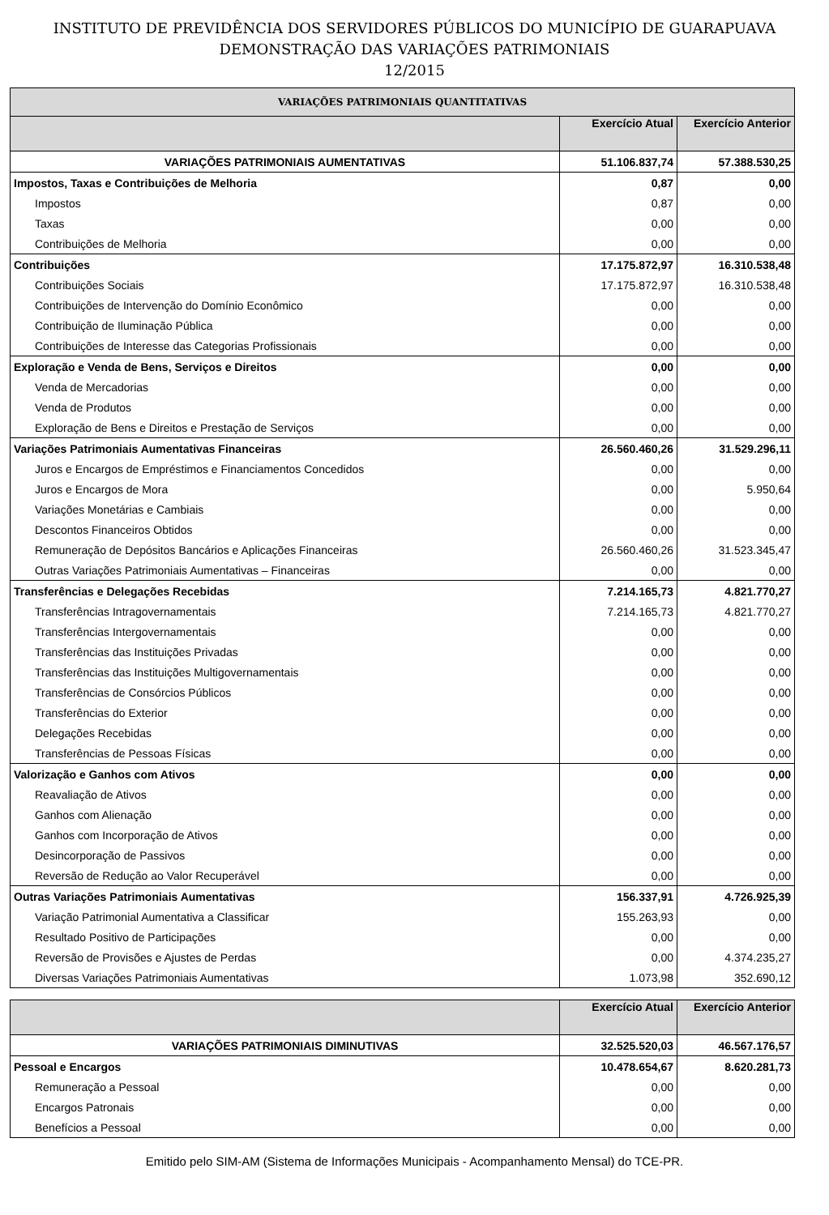INSTITUTO DE PREVIDÊNCIA DOS SERVIDORES PÚBLICOS DO MUNICÍPIO DE GUARAPUAVA
DEMONSTRAÇÃO DAS VARIAÇÕES PATRIMONIAIS
12/2015
| VARIAÇÕES PATRIMONIAIS QUANTITATIVAS | | |
| --- | --- | --- |
| | Exercício Atual | Exercício Anterior |
| VARIAÇÕES PATRIMONIAIS AUMENTATIVAS | 51.106.837,74 | 57.388.530,25 |
| Impostos, Taxas e Contribuições de Melhoria | 0,87 | 0,00 |
| Impostos | 0,87 | 0,00 |
| Taxas | 0,00 | 0,00 |
| Contribuições de Melhoria | 0,00 | 0,00 |
| Contribuições | 17.175.872,97 | 16.310.538,48 |
| Contribuições Sociais | 17.175.872,97 | 16.310.538,48 |
| Contribuições de Intervenção do Domínio Econômico | 0,00 | 0,00 |
| Contribuição de Iluminação Pública | 0,00 | 0,00 |
| Contribuições de Interesse das Categorias Profissionais | 0,00 | 0,00 |
| Exploração e Venda de Bens, Serviços e Direitos | 0,00 | 0,00 |
| Venda de Mercadorias | 0,00 | 0,00 |
| Venda de Produtos | 0,00 | 0,00 |
| Exploração de Bens e Direitos e Prestação de Serviços | 0,00 | 0,00 |
| Variações Patrimoniais Aumentativas Financeiras | 26.560.460,26 | 31.529.296,11 |
| Juros e Encargos de Empréstimos e Financiamentos Concedidos | 0,00 | 0,00 |
| Juros e Encargos de Mora | 0,00 | 5.950,64 |
| Variações Monetárias e Cambiais | 0,00 | 0,00 |
| Descontos Financeiros Obtidos | 0,00 | 0,00 |
| Remuneração de Depósitos Bancários e Aplicações Financeiras | 26.560.460,26 | 31.523.345,47 |
| Outras Variações Patrimoniais Aumentativas – Financeiras | 0,00 | 0,00 |
| Transferências e Delegações Recebidas | 7.214.165,73 | 4.821.770,27 |
| Transferências Intragovernamentais | 7.214.165,73 | 4.821.770,27 |
| Transferências Intergovernamentais | 0,00 | 0,00 |
| Transferências das Instituições Privadas | 0,00 | 0,00 |
| Transferências das Instituições Multigovernamentais | 0,00 | 0,00 |
| Transferências de Consórcios Públicos | 0,00 | 0,00 |
| Transferências do Exterior | 0,00 | 0,00 |
| Delegações Recebidas | 0,00 | 0,00 |
| Transferências de Pessoas Físicas | 0,00 | 0,00 |
| Valorização e Ganhos com Ativos | 0,00 | 0,00 |
| Reavaliação de Ativos | 0,00 | 0,00 |
| Ganhos com Alienação | 0,00 | 0,00 |
| Ganhos com Incorporação de Ativos | 0,00 | 0,00 |
| Desincorporação de Passivos | 0,00 | 0,00 |
| Reversão de Redução ao Valor Recuperável | 0,00 | 0,00 |
| Outras Variações Patrimoniais Aumentativas | 156.337,91 | 4.726.925,39 |
| Variação Patrimonial Aumentativa a Classificar | 155.263,93 | 0,00 |
| Resultado Positivo de Participações | 0,00 | 0,00 |
| Reversão de Provisões e Ajustes de Perdas | 0,00 | 4.374.235,27 |
| Diversas Variações Patrimoniais Aumentativas | 1.073,98 | 352.690,12 |
| | Exercício Atual | Exercício Anterior |
| --- | --- | --- |
| VARIAÇÕES PATRIMONIAIS DIMINUTIVAS | 32.525.520,03 | 46.567.176,57 |
| Pessoal e Encargos | 10.478.654,67 | 8.620.281,73 |
| Remuneração a Pessoal | 0,00 | 0,00 |
| Encargos Patronais | 0,00 | 0,00 |
| Benefícios a Pessoal | 0,00 | 0,00 |
Emitido pelo SIM-AM (Sistema de Informações Municipais - Acompanhamento Mensal) do TCE-PR.